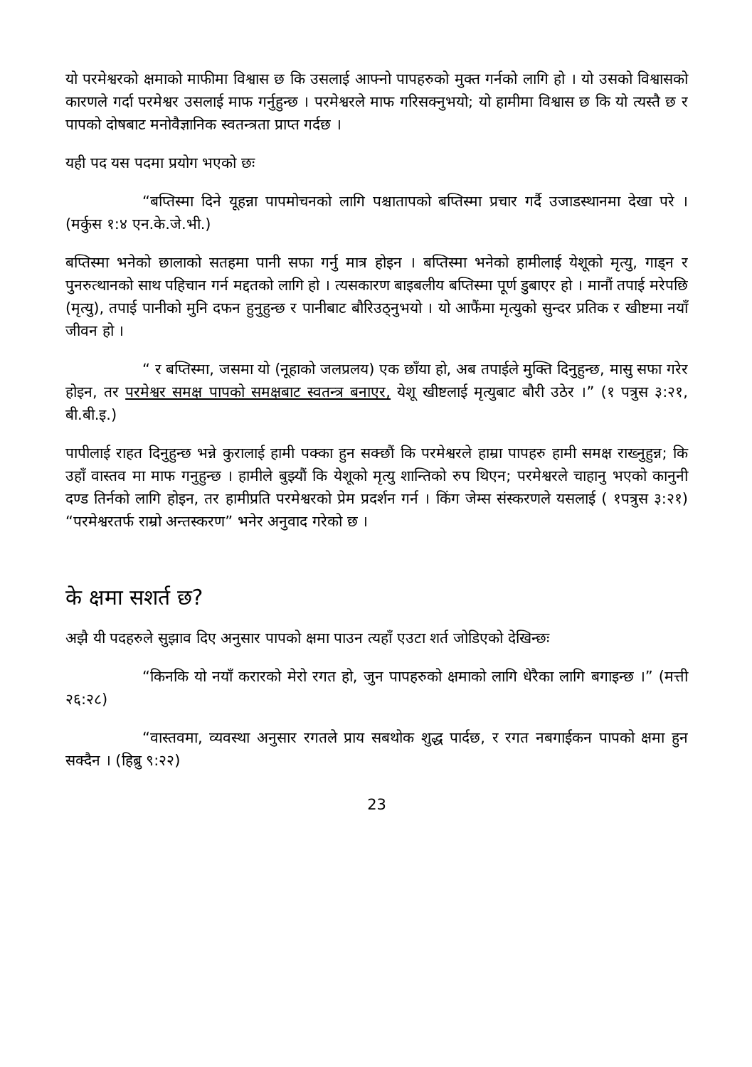यो परमेश्वरको क्षमाको माफीमा विश्वास छ कि उसलाई आफ्नो पापहरुको मुक्त गर्नको लागि हो । यो उसको विश्वासको कारणले गर्दा परमेश्वर उसलाई माफ गर्नुहुन्छ । परमेश्वरले माफ गरिसक्नुभयो; यो हामीमा विश्वास छ कि यो त्यस्तै छ र पापको दोषबाट मनोवैज्ञानिक स्वतन्त्रता प्राप्त गर्दछ ।
यही पद यस पदमा प्रयोग भएको छः
“बप्तिस्मा दिने यूहन्ना पापमोचनको लागि पश्चातापको बप्तिस्मा प्रचार गर्दै उजाडस्थानमा देखा परे । (मर्कुस १:४ एन.के.जे.भी.)
बप्तिस्मा भनेको छालाको सतहमा पानी सफा गर्नु मात्र होइन । बप्तिस्मा भनेको हामीलाई येशूको मृत्यु, गाड्न र पुनरुत्थानको साथ पहिचान गर्न मद्दतको लागि हो । त्यसकारण बाइबलीय बप्तिस्मा पूर्ण डुबाएर हो । मानौं तपाई मरेपछि (मृत्यु), तपाई पानीको मुनि दफन हुनुहुन्छ र पानीबाट बौरिउठ्नुभयो । यो आफैंमा मृत्युको सुन्दर प्रतिक र खीष्टमा नयाँ जीवन हो ।
“ र बप्तिस्मा, जसमा यो (नूहाको जलप्रलय) एक छाँया हो, अब तपाईले मुक्ति दिनुहुन्छ, मासु सफा गरेर होइन, तर परमेश्वर समक्ष पापको समक्षबाट स्वतन्त्र बनाएर, येशू खीष्टलाई मृत्युबाट बौरी उठेर ।” (१ पत्रुस ३:२१, बी.बी.इ.)
पापीलाई राहत दिनुहुन्छ भन्ने कुरालाई हामी पक्का हुन सक्छौं कि परमेश्वरले हाम्रा पापहरु हामी समक्ष राख्नुहुन्न; कि उहाँ वास्तव मा माफ गनुहुन्छ । हामीले बुझ्यौं कि येशूको मृत्यु शान्तिको रुप थिएन; परमेश्वरले चाहानु भएको कानुनी दण्ड तिर्नको लागि होइन, तर हामीप्रति परमेश्वरको प्रेम प्रदर्शन गर्न । किंग जेम्स संस्करणले यसलाई ( १पत्रुस ३:२१) “परमेश्वरतर्फ राम्रो अन्तस्करण” भनेर अनुवाद गरेको छ ।
के क्षमा सशर्त छ?
अझै यी पदहरुले सुझाव दिए अनुसार पापको क्षमा पाउन त्यहाँ एउटा शर्त जोडिएको देखिन्छः
“किनकि यो नयाँ करारको मेरो रगत हो, जुन पापहरुको क्षमाको लागि धेरैका लागि बगाइन्छ ।” (मत्ती २६:२८)
“वास्तवमा, व्यवस्था अनुसार रगतले प्राय सबथोक शुद्ध पार्दछ, र रगत नबगाईकन पापको क्षमा हुन सक्दैन । (हिब्रु ९:२२)
23